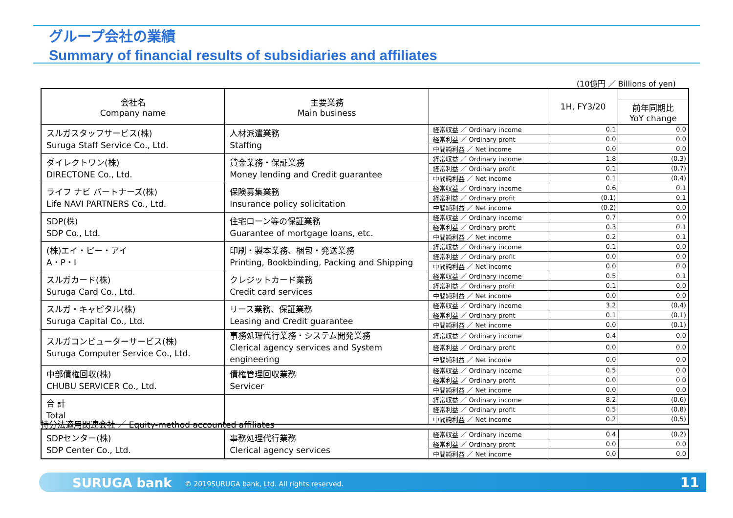グループ会社の業績
Summary of financial results of subsidiaries and affiliates
(10億円 ／ Billions of yen)
| 会社名 Company name | 主要業務 Main business | | 1H, FY3/20 | |
| --- | --- | --- | --- | --- |
| | | | | 前年同期比 YoY change |
| スルガスタッフサービス(株) Suruga Staff Service Co., Ltd. | 人材派遣業務 Staffing | 経常収益 ／ Ordinary income | 0.1 | 0.0 |
| | | 経常利益 ／ Ordinary profit | 0.0 | 0.0 |
| | | 中間純利益 ／ Net income | 0.0 | 0.0 |
| ダイレクトワン(株) DIRECTONE Co., Ltd. | 貸金業務・保証業務 Money lending and Credit guarantee | 経常収益 ／ Ordinary income | 1.8 | (0.3) |
| | | 経常利益 ／ Ordinary profit | 0.1 | (0.7) |
| | | 中間純利益 ／ Net income | 0.1 | (0.4) |
| ライフ ナビ パートナーズ(株) Life NAVI PARTNERS Co., Ltd. | 保険募集業務 Insurance policy solicitation | 経常収益 ／ Ordinary income | 0.6 | 0.1 |
| | | 経常利益 ／ Ordinary profit | (0.1) | 0.1 |
| | | 中間純利益 ／ Net income | (0.2) | 0.0 |
| SDP(株) SDP Co., Ltd. | 住宅ローン等の保証業務 Guarantee of mortgage loans, etc. | 経常収益 ／ Ordinary income | 0.7 | 0.0 |
| | | 経常利益 ／ Ordinary profit | 0.3 | 0.1 |
| | | 中間純利益 ／ Net income | 0.2 | 0.1 |
| (株)エイ・ピー・アイ A・P・I | 印刷・製本業務、梱包・発送業務 Printing, Bookbinding, Packing and Shipping | 経常収益 ／ Ordinary income | 0.1 | 0.0 |
| | | 経常利益 ／ Ordinary profit | 0.0 | 0.0 |
| | | 中間純利益 ／ Net income | 0.0 | 0.0 |
| スルガカード(株) Suruga Card Co., Ltd. | クレジットカード業務 Credit card services | 経常収益 ／ Ordinary income | 0.5 | 0.1 |
| | | 経常利益 ／ Ordinary profit | 0.1 | 0.0 |
| | | 中間純利益 ／ Net income | 0.0 | 0.0 |
| スルガ・キャピタル(株) Suruga Capital Co., Ltd. | リース業務、保証業務 Leasing and Credit guarantee | 経常収益 ／ Ordinary income | 3.2 | (0.4) |
| | | 経常利益 ／ Ordinary profit | 0.1 | (0.1) |
| | | 中間純利益 ／ Net income | 0.0 | (0.1) |
| スルガコンピューターサービス(株) Suruga Computer Service Co., Ltd. | 事務処理代行業務・システム開発業務 Clerical agency services and System engineering | 経常収益 ／ Ordinary income | 0.4 | 0.0 |
| | | 経常利益 ／ Ordinary profit | 0.0 | 0.0 |
| | | 中間純利益 ／ Net income | 0.0 | 0.0 |
| 中部債権回収(株) CHUBU SERVICER Co., Ltd. | 債権管理回収業務 Servicer | 経常収益 ／ Ordinary income | 0.5 | 0.0 |
| | | 経常利益 ／ Ordinary profit | 0.0 | 0.0 |
| | | 中間純利益 ／ Net income | 0.0 | 0.0 |
| 合 計 Total | | 経常収益 ／ Ordinary income | 8.2 | (0.6) |
| | | 経常利益 ／ Ordinary profit | 0.5 | (0.8) |
| | | 中間純利益 ／ Net income | 0.2 | (0.5) |
持分法適用関連会社 ／ Equity-method accounted affiliates
| SDPセンター(株) SDP Center Co., Ltd. | 事務処理代行業務 Clerical agency services | 経常収益 ／ Ordinary income | 0.4 | (0.2) |
| | | 経常利益 ／ Ordinary profit | 0.0 | 0.0 |
| | | 中間純利益 ／ Net income | 0.0 | 0.0 |
SURUGA bank © 2019SURUGA bank, Ltd. All rights reserved. 11